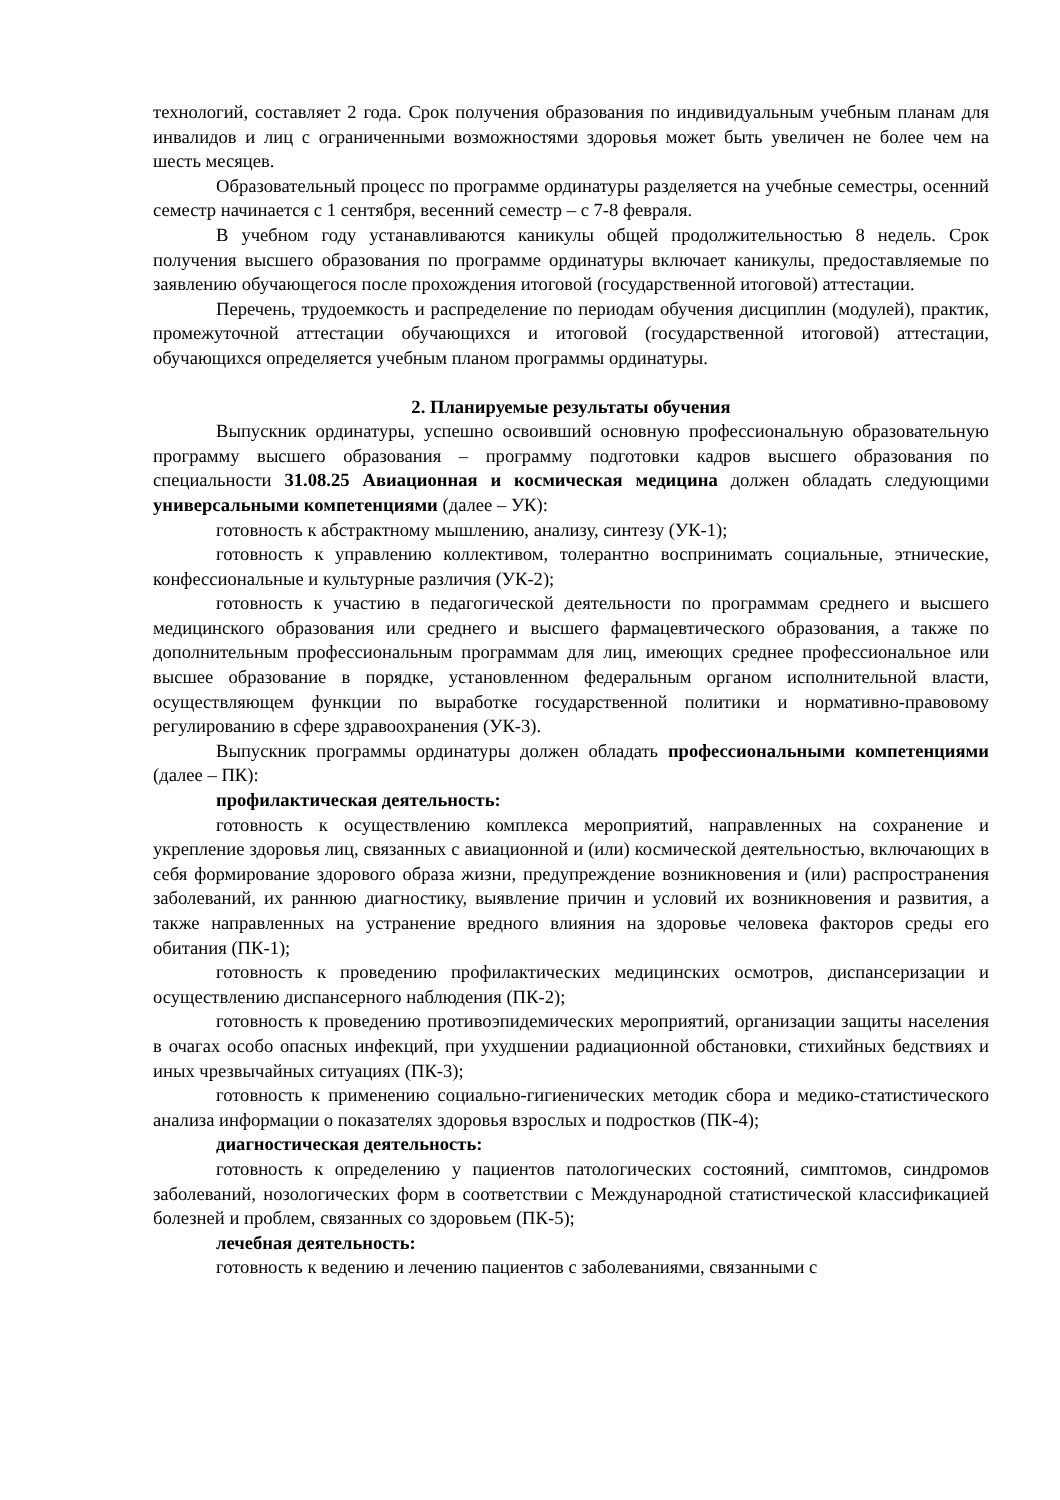технологий, составляет 2 года. Срок получения образования по индивидуальным учебным планам для инвалидов и лиц с ограниченными возможностями здоровья может быть увеличен не более чем на шесть месяцев.
Образовательный процесс по программе ординатуры разделяется на учебные семестры, осенний семестр начинается с 1 сентября, весенний семестр – с 7-8 февраля.
В учебном году устанавливаются каникулы общей продолжительностью 8 недель. Срок получения высшего образования по программе ординатуры включает каникулы, предоставляемые по заявлению обучающегося после прохождения итоговой (государственной итоговой) аттестации.
Перечень, трудоемкость и распределение по периодам обучения дисциплин (модулей), практик, промежуточной аттестации обучающихся и итоговой (государственной итоговой) аттестации, обучающихся определяется учебным планом программы ординатуры.
2. Планируемые результаты обучения
Выпускник ординатуры, успешно освоивший основную профессиональную образовательную программу высшего образования – программу подготовки кадров высшего образования по специальности 31.08.25 Авиационная и космическая медицина должен обладать следующими универсальными компетенциями (далее – УК):
готовность к абстрактному мышлению, анализу, синтезу (УК-1);
готовность к управлению коллективом, толерантно воспринимать социальные, этнические, конфессиональные и культурные различия (УК-2);
готовность к участию в педагогической деятельности по программам среднего и высшего медицинского образования или среднего и высшего фармацевтического образования, а также по дополнительным профессиональным программам для лиц, имеющих среднее профессиональное или высшее образование в порядке, установленном федеральным органом исполнительной власти, осуществляющем функции по выработке государственной политики и нормативно-правовому регулированию в сфере здравоохранения (УК-3).
Выпускник программы ординатуры должен обладать профессиональными компетенциями (далее – ПК):
профилактическая деятельность:
готовность к осуществлению комплекса мероприятий, направленных на сохранение и укрепление здоровья лиц, связанных с авиационной и (или) космической деятельностью, включающих в себя формирование здорового образа жизни, предупреждение возникновения и (или) распространения заболеваний, их раннюю диагностику, выявление причин и условий их возникновения и развития, а также направленных на устранение вредного влияния на здоровье человека факторов среды его обитания (ПК-1);
готовность к проведению профилактических медицинских осмотров, диспансеризации и осуществлению диспансерного наблюдения (ПК-2);
готовность к проведению противоэпидемических мероприятий, организации защиты населения в очагах особо опасных инфекций, при ухудшении радиационной обстановки, стихийных бедствиях и иных чрезвычайных ситуациях (ПК-3);
готовность к применению социально-гигиенических методик сбора и медико-статистического анализа информации о показателях здоровья взрослых и подростков (ПК-4);
диагностическая деятельность:
готовность к определению у пациентов патологических состояний, симптомов, синдромов заболеваний, нозологических форм в соответствии с Международной статистической классификацией болезней и проблем, связанных со здоровьем (ПК-5);
лечебная деятельность:
готовность к ведению и лечению пациентов с заболеваниями, связанными с